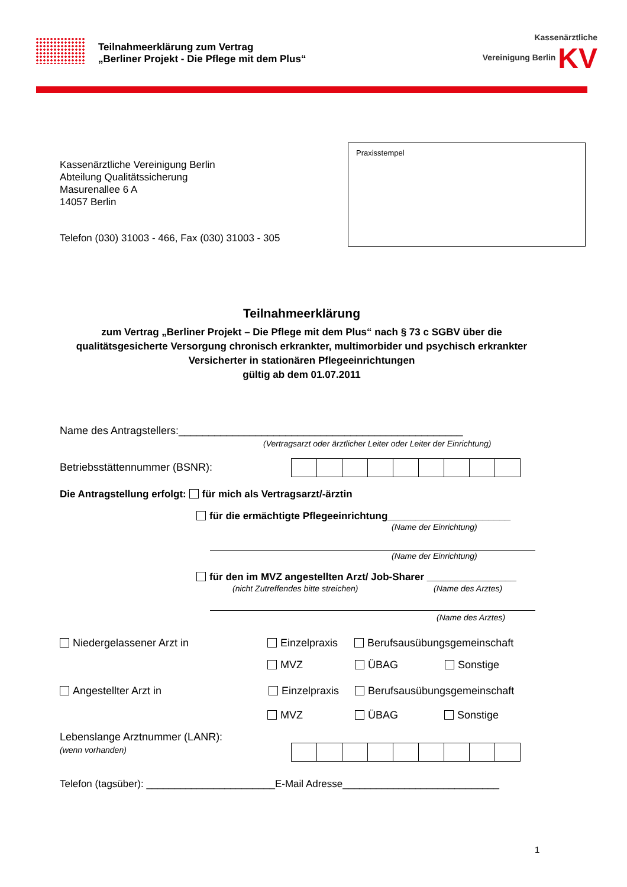Teilnahmeerklärung zum Vertrag
„Berliner Projekt - Die Pflege mit dem Plus“
Kassenärztliche
Vereinigung Berlin KV
Praxisstempel
Kassenärztliche Vereinigung Berlin
Abteilung Qualitätssicherung
Masurenallee 6 A
14057 Berlin
Telefon (030) 31003 - 466, Fax (030) 31003 - 305
Teilnahmeerklärung
zum Vertrag „Berliner Projekt – Die Pflege mit dem Plus“ nach § 73 c SGBV über die
qualitätsgesicherte Versorgung chronisch erkrankter, multimorbider und psychisch erkrankter
Versicherter in stationären Pflegeeinrichtungen
gültig ab dem 01.07.2011
Name des Antragstellers:________________________________________________
(Vertragsarzt oder ärztlicher Leiter oder Leiter der Einrichtung)
Betriebsstättennummer (BSNR):
Die Antragstellung erfolgt: für mich als Vertragsarzt/-ärztin
für die ermächtigte Pflegeeinrichtung______________________
(Name der Einrichtung)
(Name der Einrichtung)
für den im MVZ angestellten Arzt/ Job-Sharer ________________
(nicht Zutreffendes bitte streichen)
(Name des Arztes)
(Name des Arztes)
Niedergelassener Arzt in Einzelpraxis Berufsausübungsgemeinschaft
MVZ ÜBAG Sonstige
Angestellter Arzt in Einzelpraxis Berufsausübungsgemeinschaft
MVZ ÜBAG Sonstige
Lebenslange Arztnummer (LANR):
(wenn vorhanden)
Telefon (tagsüber): _______________________E-Mail Adresse____________________________
1